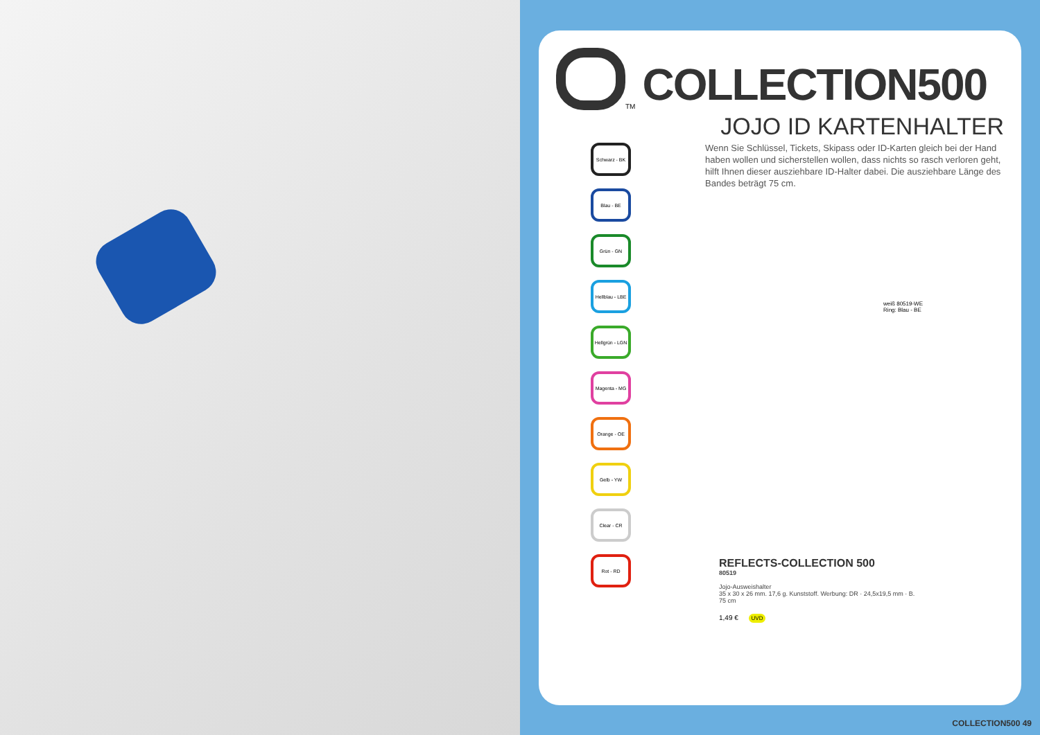<sup>TM</sup>
COLLECTION500
JOJO ID KARTENHALTER
Schwarz - BK
Blau - BE
Grün - GN
Hellblau - LBE
Hellgrün - LGN
Magenta - MG
Orange - OE
Gelb - YW
Clear - CR
Rot - RD
Wenn Sie Schlüssel, Tickets, Skipass oder ID-Karten gleich bei der Hand haben wollen und sicherstellen wollen, dass nichts so rasch verloren geht, hilft Ihnen dieser ausziehbare ID-Halter dabei. Die ausziehbare Länge des Bandes beträgt 75 cm.
weiß 80519-WE
Ring: Blau - BE
REFLECTS-COLLECTION 500
80519
Jojo-Ausweishalter
35 x 30 x 26 mm. 17,6 g. Kunststoff. Werbung: DR · 24,5x19,5 mm · B.
75 cm
1,49 € UVD
COLLECTION500 49